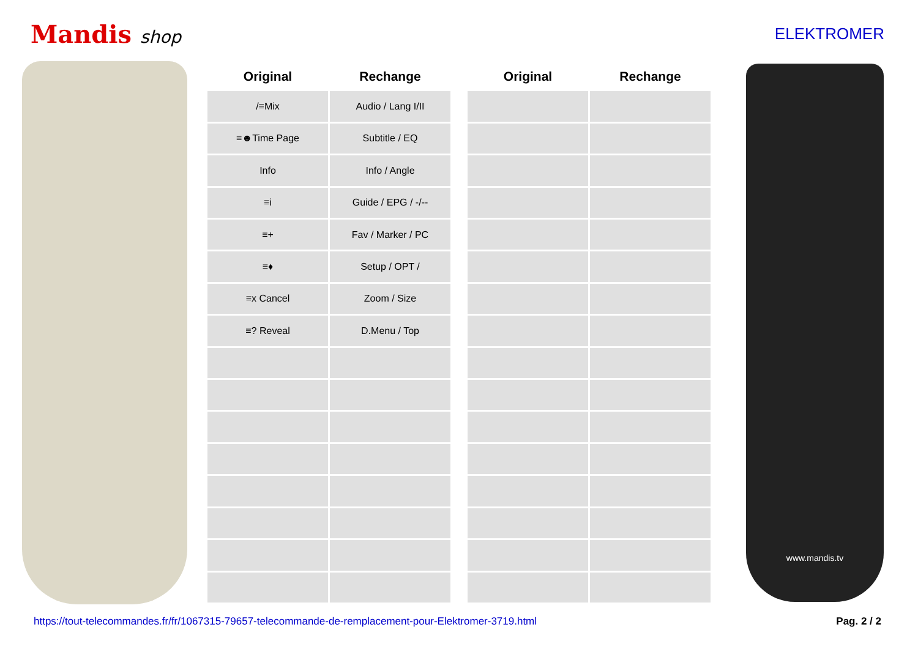Mandis shop ELEKTROMER
| Original | Rechange | | Original | Rechange |
| --- | --- | --- | --- | --- |
| /≡Mix | Audio / Lang I/II | | | |
| ≡☻Time Page | Subtitle / EQ | | | |
| Info | Info / Angle | | | |
| ≡i | Guide / EPG / -/-- | | | |
| ≡+ | Fav / Marker / PC | | | |
| ≡♦ | Setup / OPT / | | | |
| ≡x Cancel | Zoom / Size | | | |
| ≡? Reveal | D.Menu / Top | | | |
www.mandis.tv
https://tout-telecommandes.fr/fr/1067315-79657-telecommande-de-remplacement-pour-Elektromer-3719.html Pag. 2 / 2